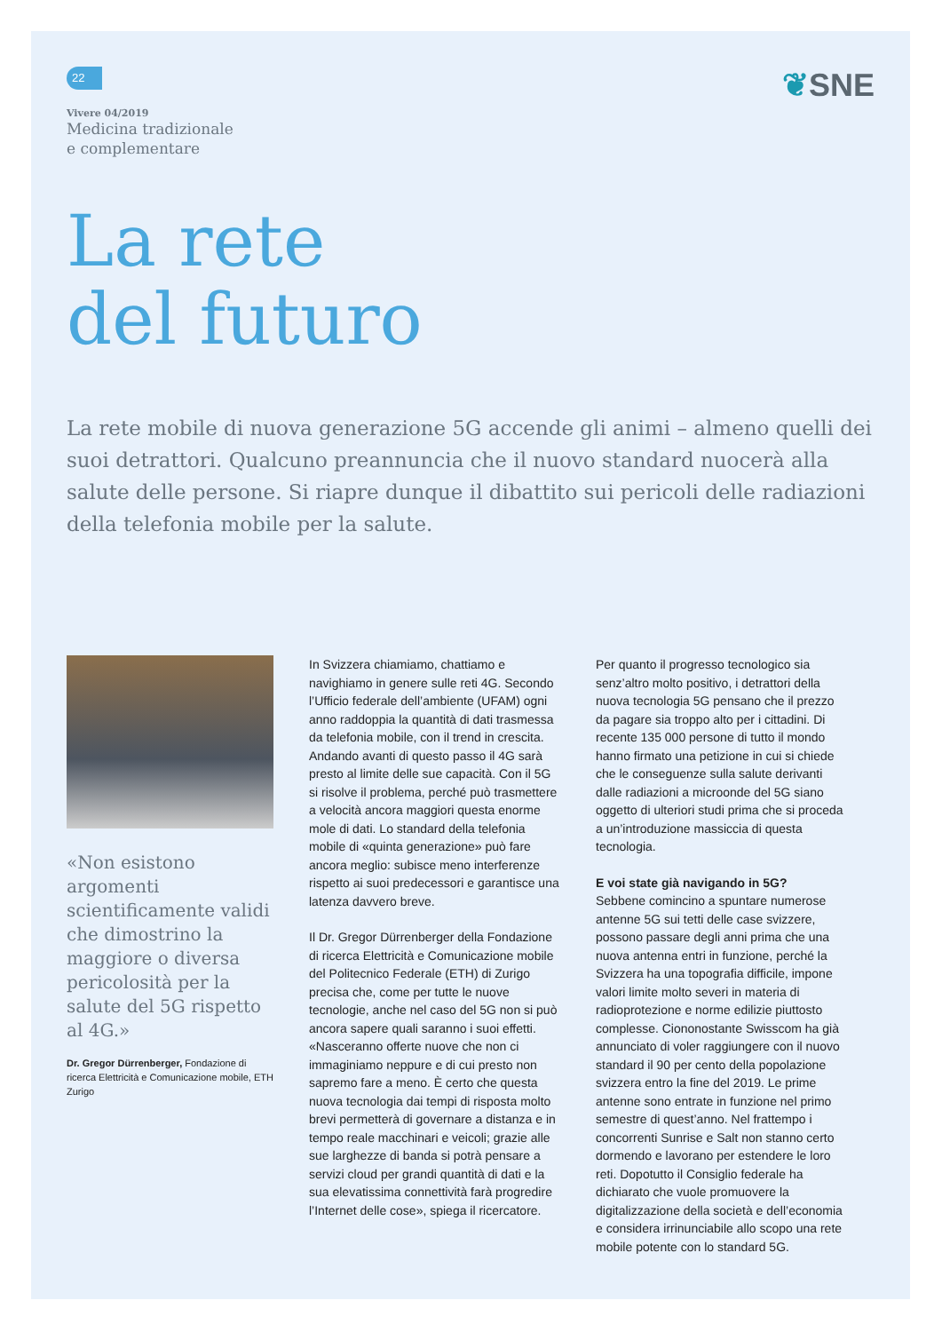22
Vivere 04/2019
Medicina tradizionale
e complementare
❦SNE
La rete
del futuro
La rete mobile di nuova generazione 5G accende gli animi – almeno quelli dei suoi detrattori. Qualcuno preannuncia che il nuovo standard nuocerà alla salute delle persone. Si riapre dunque il dibattito sui pericoli delle radiazioni della telefonia mobile per la salute.
«Non esistono argomenti scientificamente validi che dimostrino la maggiore o diversa pericolosità per la salute del 5G rispetto al 4G.»
Dr. Gregor Dürrenberger, Fondazione di ricerca Elettricità e Comunicazione mobile, ETH Zurigo
In Svizzera chiamiamo, chattiamo e navighiamo in genere sulle reti 4G. Secondo l’Ufficio federale dell’ambiente (UFAM) ogni anno raddoppia la quantità di dati trasmessa da telefonia mobile, con il trend in crescita. Andando avanti di questo passo il 4G sarà presto al limite delle sue capacità. Con il 5G si risolve il problema, perché può trasmettere a velocità ancora maggiori questa enorme mole di dati. Lo standard della telefonia mobile di «quinta generazione» può fare ancora meglio: subisce meno interferenze rispetto ai suoi predecessori e garantisce una latenza davvero breve.
Il Dr. Gregor Dürrenberger della Fondazione di ricerca Elettricità e Comunicazione mobile del Politecnico Federale (ETH) di Zurigo precisa che, come per tutte le nuove tecnologie, anche nel caso del 5G non si può ancora sapere quali saranno i suoi effetti. «Nasceranno offerte nuove che non ci immaginiamo neppure e di cui presto non sapremo fare a meno. È certo che questa nuova tecnologia dai tempi di risposta molto brevi permetterà di governare a distanza e in tempo reale macchinari e veicoli; grazie alle sue larghezze di banda si potrà pensare a servizi cloud per grandi quantità di dati e la sua elevatissima connettività farà progredire l’Internet delle cose», spiega il ricercatore.
Per quanto il progresso tecnologico sia senz’altro molto positivo, i detrattori della nuova tecnologia 5G pensano che il prezzo da pagare sia troppo alto per i cittadini. Di recente 135 000 persone di tutto il mondo hanno firmato una petizione in cui si chiede che le conseguenze sulla salute derivanti dalle radiazioni a microonde del 5G siano oggetto di ulteriori studi prima che si proceda a un’introduzione massiccia di questa tecnologia.
E voi state già navigando in 5G?
Sebbene comincino a spuntare numerose antenne 5G sui tetti delle case svizzere, possono passare degli anni prima che una nuova antenna entri in funzione, perché la Svizzera ha una topografia difficile, impone valori limite molto severi in materia di radioprotezione e norme edilizie piuttosto complesse. Ciononostante Swisscom ha già annunciato di voler raggiungere con il nuovo standard il 90 per cento della popolazione svizzera entro la fine del 2019. Le prime antenne sono entrate in funzione nel primo semestre di quest’anno. Nel frattempo i concorrenti Sunrise e Salt non stanno certo dormendo e lavorano per estendere le loro reti. Dopotutto il Consiglio federale ha dichiarato che vuole promuovere la digitalizzazione della società e dell’economia e considera irrinunciabile allo scopo una rete mobile potente con lo standard 5G.